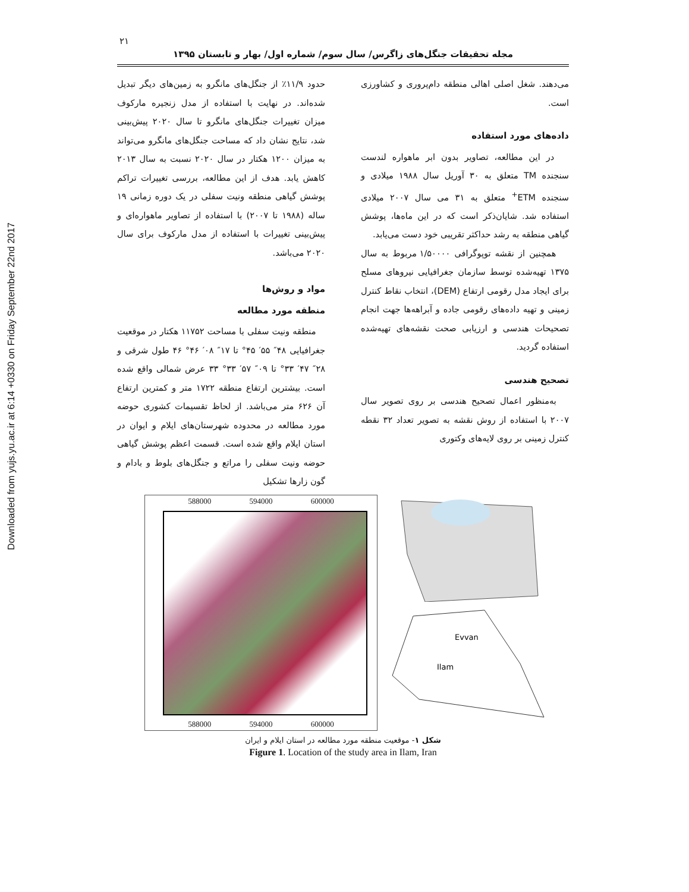Downloaded from yujs.yu.ac.ir at 6:14 +0330 on Friday September 22nd 2017
۲۱
مجله تحقیقات جنگل‌های زاگرس/ سال سوم/ شماره اول/ بهار و تابستان ۱۳۹۵
حدود ۱۱/۹٪ از جنگل‌های مانگرو به زمین‌های دیگر تبدیل شده‌اند. در نهایت با استفاده از مدل زنجیره مارکوف میزان تغییرات جنگل‌های مانگرو تا سال ۲۰۲۰ پیش‌بینی شد، نتایج نشان داد که مساحت جنگل‌های مانگرو می‌تواند به میزان ۱۲۰۰ هکتار در سال ۲۰۲۰ نسبت به سال ۲۰۱۳ کاهش یابد. هدف از این مطالعه، بررسی تغییرات تراکم پوشش گیاهی منطقه ونیت سفلی در یک دوره زمانی ۱۹ ساله (۱۹۸۸ تا ۲۰۰۷) با استفاده از تصاویر ماهواره‌ای و پیش‌بینی تغییرات با استفاده از مدل مارکوف برای سال ۲۰۲۰ می‌باشد.
مواد و روش‌ها
منطقه مورد مطالعه
منطقه ونیت سفلی با مساحت ۱۱۷۵۲ هکتار در موقعیت جغرافیایی ۴۸″ ۵۵′ ۴۵° تا ۱۷″ ۰۸′ ۴۶° ۴۶ طول شرقی و ۲۸″ ۴۷′ ۳۳° تا ۰۹″ ۵۷′ ۳۳° ۳۳ عرض شمالی واقع شده است. بیشترین ارتفاع منطقه ۱۷۲۲ متر و کمترین ارتفاع آن ۶۲۶ متر می‌باشد. از لحاظ تقسیمات کشوری حوضه مورد مطالعه در محدوده شهرستان‌های ایلام و ایوان در استان ایلام واقع شده است. قسمت اعظم پوشش گیاهی حوضه ونیت سفلی را مراتع و جنگل‌های بلوط و بادام و گون زارها تشکیل
می‌دهند. شغل اصلی اهالی منطقه دام‌پروری و کشاورزی است.
داده‌های مورد استفاده
در این مطالعه، تصاویر بدون ابر ماهواره لندست سنجنده TM متعلق به ۳۰ آوریل سال ۱۹۸۸ میلادی و سنجنده ETM<sup>+</sup> متعلق به ۳۱ می سال ۲۰۰۷ میلادی استفاده شد. شایان‌ذکر است که در این ماه‌ها، پوشش گیاهی منطقه به رشد حداکثر تقریبی خود دست می‌یابد.
همچنین از نقشه توپوگرافی ۱/۵۰۰۰۰ مربوط به سال ۱۳۷۵ تهیه‌شده توسط سازمان جغرافیایی نیروهای مسلح برای ایجاد مدل رقومی ارتفاع (DEM)، انتخاب نقاط کنترل زمینی و تهیه داده‌های رقومی جاده و آبراهه‌ها جهت انجام تصحیحات هندسی و ارزیابی صحت نقشه‌های تهیه‌شده استفاده گردید.
تصحیح هندسی
به‌منظور اعمال تصحیح هندسی بر روی تصویر سال ۲۰۰۷ با استفاده از روش نقشه به تصویر تعداد ۳۲ نقطه کنترل زمینی بر روی لایه‌های وکتوری
588000 594000 600000
588000 594000 600000
3750000
Evvan
Ilam
شکل ۱- موقعیت منطقه مورد مطالعه در استان ایلام و ایران
Figure 1. Location of the study area in Ilam, Iran